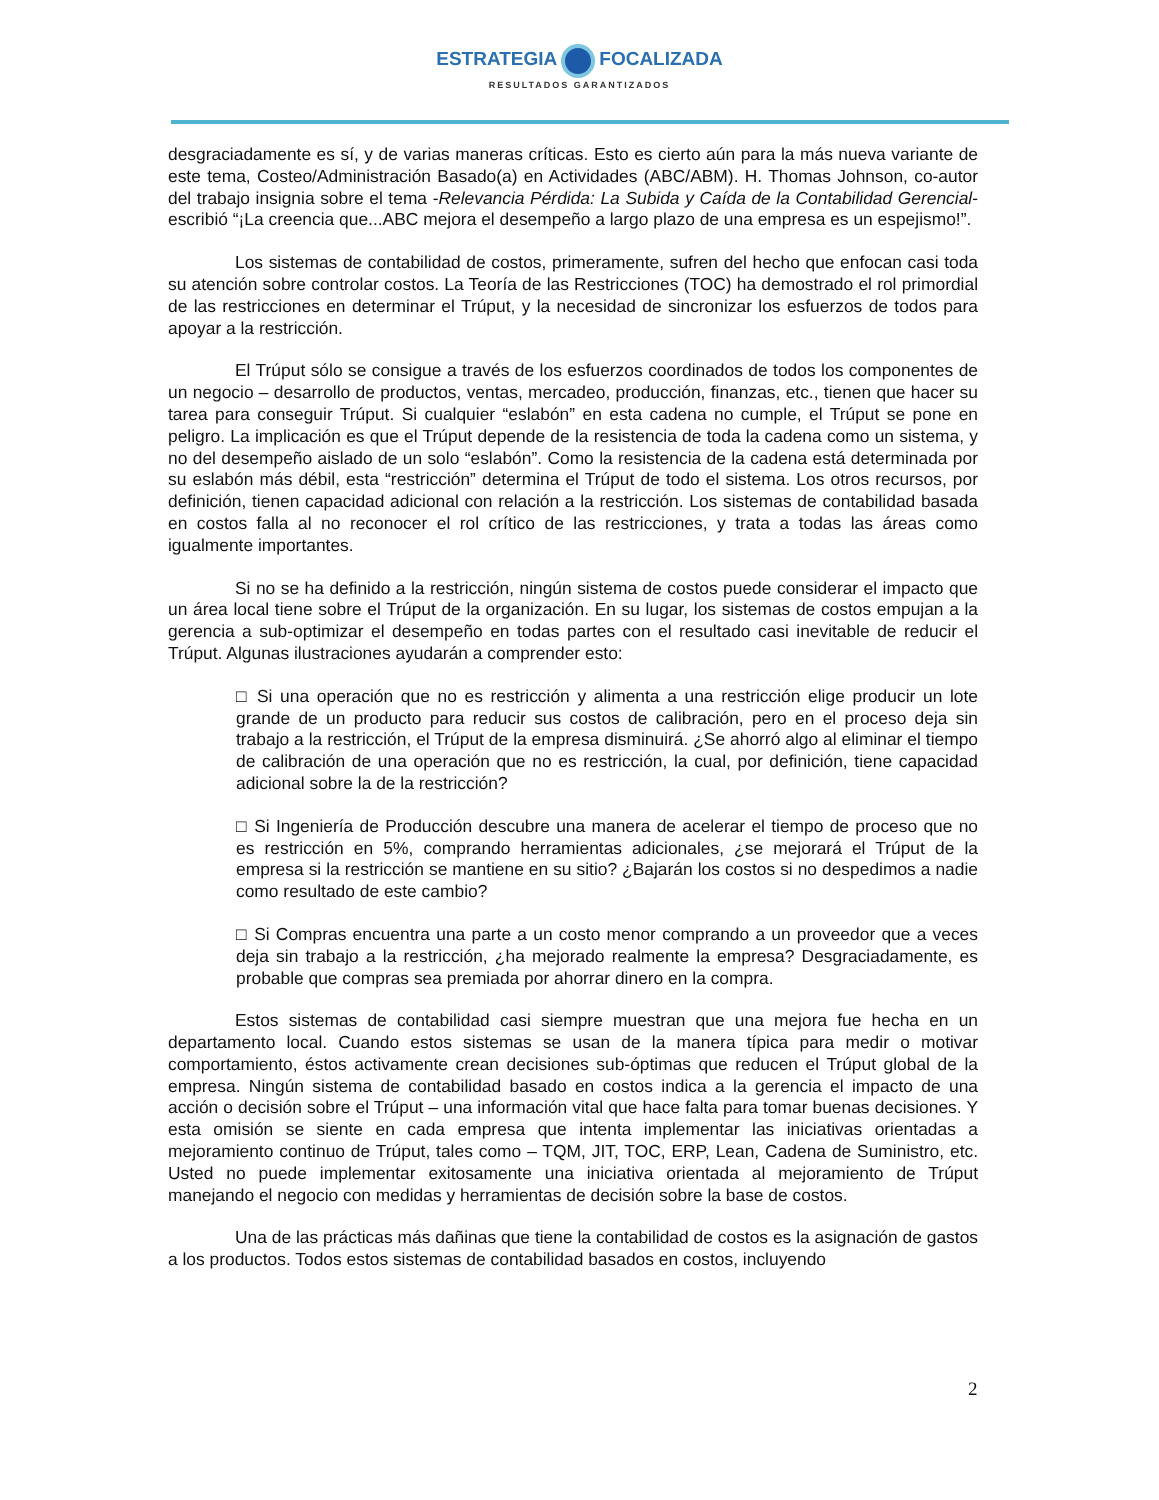ESTRATEGIA FOCALIZADA
RESULTADOS GARANTIZADOS
desgraciadamente es sí, y de varias maneras críticas. Esto es cierto aún para la más nueva variante de este tema, Costeo/Administración Basado(a) en Actividades (ABC/ABM). H. Thomas Johnson, co-autor del trabajo insignia sobre el tema -Relevancia Pérdida: La Subida y Caída de la Contabilidad Gerencial- escribió “¡La creencia que...ABC mejora el desempeño a largo plazo de una empresa es un espejismo!”.
Los sistemas de contabilidad de costos, primeramente, sufren del hecho que enfocan casi toda su atención sobre controlar costos. La Teoría de las Restricciones (TOC) ha demostrado el rol primordial de las restricciones en determinar el Trúput, y la necesidad de sincronizar los esfuerzos de todos para apoyar a la restricción.
El Trúput sólo se consigue a través de los esfuerzos coordinados de todos los componentes de un negocio – desarrollo de productos, ventas, mercadeo, producción, finanzas, etc., tienen que hacer su tarea para conseguir Trúput. Si cualquier “eslabón” en esta cadena no cumple, el Trúput se pone en peligro. La implicación es que el Trúput depende de la resistencia de toda la cadena como un sistema, y no del desempeño aislado de un solo “eslabón”. Como la resistencia de la cadena está determinada por su eslabón más débil, esta “restricción” determina el Trúput de todo el sistema. Los otros recursos, por definición, tienen capacidad adicional con relación a la restricción. Los sistemas de contabilidad basada en costos falla al no reconocer el rol crítico de las restricciones, y trata a todas las áreas como igualmente importantes.
Si no se ha definido a la restricción, ningún sistema de costos puede considerar el impacto que un área local tiene sobre el Trúput de la organización. En su lugar, los sistemas de costos empujan a la gerencia a sub-optimizar el desempeño en todas partes con el resultado casi inevitable de reducir el Trúput. Algunas ilustraciones ayudarán a comprender esto:
□ Si una operación que no es restricción y alimenta a una restricción elige producir un lote grande de un producto para reducir sus costos de calibración, pero en el proceso deja sin trabajo a la restricción, el Trúput de la empresa disminuirá. ¿Se ahorró algo al eliminar el tiempo de calibración de una operación que no es restricción, la cual, por definición, tiene capacidad adicional sobre la de la restricción?
□ Si Ingeniería de Producción descubre una manera de acelerar el tiempo de proceso que no es restricción en 5%, comprando herramientas adicionales, ¿se mejorará el Trúput de la empresa si la restricción se mantiene en su sitio? ¿Bajarán los costos si no despedimos a nadie como resultado de este cambio?
□ Si Compras encuentra una parte a un costo menor comprando a un proveedor que a veces deja sin trabajo a la restricción, ¿ha mejorado realmente la empresa? Desgraciadamente, es probable que compras sea premiada por ahorrar dinero en la compra.
Estos sistemas de contabilidad casi siempre muestran que una mejora fue hecha en un departamento local. Cuando estos sistemas se usan de la manera típica para medir o motivar comportamiento, éstos activamente crean decisiones sub-óptimas que reducen el Trúput global de la empresa. Ningún sistema de contabilidad basado en costos indica a la gerencia el impacto de una acción o decisión sobre el Trúput – una información vital que hace falta para tomar buenas decisiones. Y esta omisión se siente en cada empresa que intenta implementar las iniciativas orientadas a mejoramiento continuo de Trúput, tales como – TQM, JIT, TOC, ERP, Lean, Cadena de Suministro, etc. Usted no puede implementar exitosamente una iniciativa orientada al mejoramiento de Trúput manejando el negocio con medidas y herramientas de decisión sobre la base de costos.
Una de las prácticas más dañinas que tiene la contabilidad de costos es la asignación de gastos a los productos. Todos estos sistemas de contabilidad basados en costos, incluyendo
2